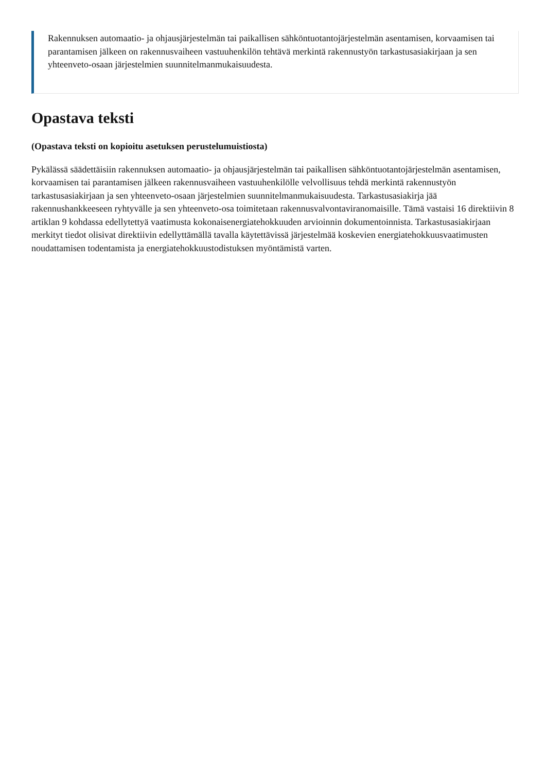Rakennuksen automaatio- ja ohjausjärjestelmän tai paikallisen sähköntuotantojärjestelmän asentamisen, korvaamisen tai parantamisen jälkeen on rakennusvaiheen vastuuhenkilön tehtävä merkintä rakennustyön tarkastusasiakirjaan ja sen yhteenveto-osaan järjestelmien suunnitelmanmukaisuudesta.
Opastava teksti
(Opastava teksti on kopioitu asetuksen perustelumuistiosta)
Pykälässä säädettäisiin rakennuksen automaatio- ja ohjausjärjestelmän tai paikallisen sähköntuotantojärjestelmän asentamisen, korvaamisen tai parantamisen jälkeen rakennusvaiheen vastuuhenkilölle velvollisuus tehdä merkintä rakennustyön tarkastusasiakirjaan ja sen yhteenveto-osaan järjestelmien suunnitelmanmukaisuudesta. Tarkastusasiakirja jää rakennushankkeeseen ryhtyvälle ja sen yhteenveto-osa toimitetaan rakennusvalvontaviranomaisille. Tämä vastaisi 16 direktiivin 8 artiklan 9 kohdassa edellytettyä vaatimusta kokonaisenergiatehokkuuden arvioinnin dokumentoinnista. Tarkastusasiakirjaan merkityt tiedot olisivat direktiivin edellyttämällä tavalla käytettävissä järjestelmää koskevien energiatehokkuusvaatimusten noudattamisen todentamista ja energiatehokkuustodistuksen myöntämistä varten.